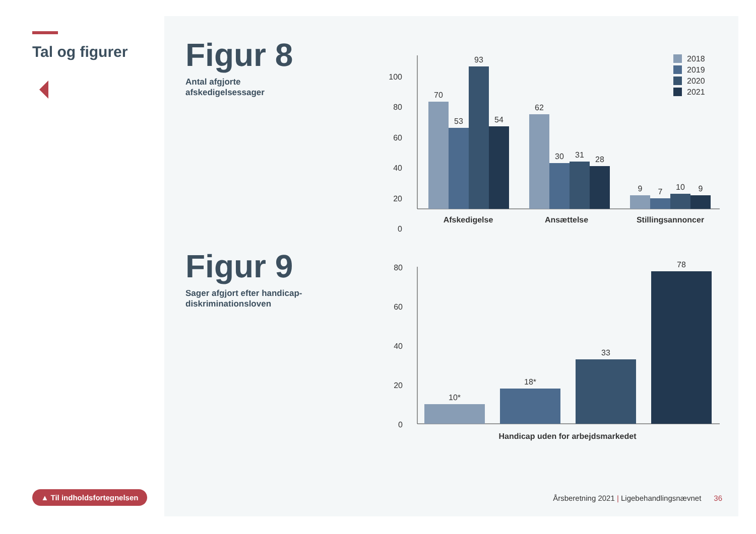Tal og figurer
▲ Til indholdsfortegnelsen
Figur 8
Antal afgjorte
afskedigelsessager
Figur 9
Sager afgjort efter handicap-
diskriminationsloven
100
80
60
40
20
0
70
53
93
54
62
30
31
28
9
7
10
9
Afskedigelse
Ansættelse
Stillingsannoncer
2018
2019
2020
2021
80
60
40
20
0
10*
18*
33
78
Handicap uden for arbejdsmarkedet
Årsberetning 2021 | Ligebehandlingsnævnet 36